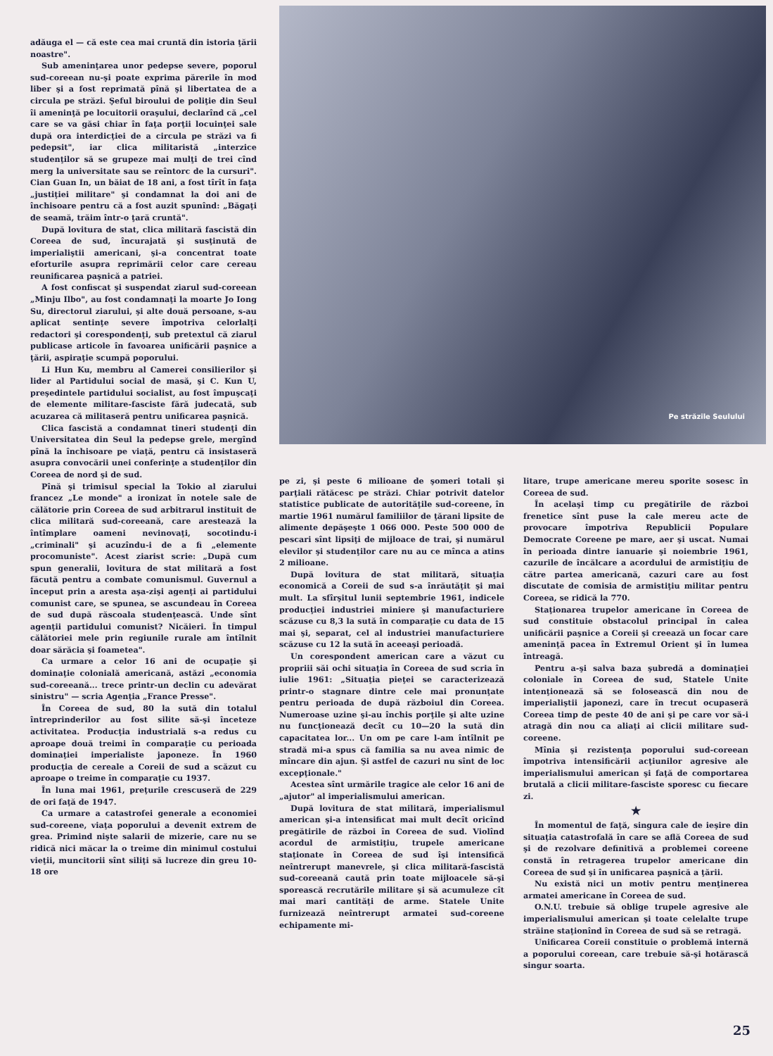adăuga el — că este cea mai cruntă din istoria ţării noastre".
Sub ameninţarea unor pedepse severe, poporul sud-coreean nu-şi poate exprima părerile în mod liber şi a fost reprimată pînă şi libertatea de a circula pe străzi. Şeful biroului de poliţie din Seul îi ameninţă pe locuitorii oraşului, declarînd că „cel care se va găsi chiar în faţa porţii locuinţei sale după ora interdicţiei de a circula pe străzi va fi pedepsit", iar clica militaristă „interzice studenţilor să se grupeze mai mulţi de trei cînd merg la universitate sau se reîntorc de la cursuri". Cian Guan In, un băiat de 18 ani, a fost tîrît în faţa „justiţiei militare" şi condamnat la doi ani de închisoare pentru că a fost auzit spunînd: „Băgaţi de seamă, trăim într-o ţară cruntă".
După lovitura de stat, clica militară fascistă din Coreea de sud, încurajată şi susţinută de imperialiştii americani, şi-a concentrat toate eforturile asupra reprimării celor care cereau reunificarea paşnică a patriei.
A fost confiscat şi suspendat ziarul sud-coreean „Minju Ilbo", au fost condamnaţi la moarte Jo Iong Su, directorul ziarului, şi alte două persoane, s-au aplicat sentinţe severe împotriva celorlalţi redactori şi corespondenţi, sub pretextul că ziarul publicase articole în favoarea unificării paşnice a ţării, aspiraţie scumpă poporului.
Li Hun Ku, membru al Camerei consilierilor şi lider al Partidului social de masă, şi C. Kun U, preşedintele partidului socialist, au fost împuşcaţi de elemente militare-fasciste fără judecată, sub acuzarea că militaseră pentru unificarea paşnică.
Clica fascistă a condamnat tineri studenţi din Universitatea din Seul la pedepse grele, mergînd pînă la închisoare pe viaţă, pentru că insistaseră asupra convocării unei conferinţe a studenţilor din Coreea de nord şi de sud.
Pînă şi trimisul special la Tokio al ziarului francez „Le monde" a ironizat în notele sale de călătorie prin Coreea de sud arbitrarul instituit de clica militară sud-coreeană, care arestează la întîmplare oameni nevinovaţi, socotindu-i „criminali" şi acuzîndu-i de a fi „elemente procomuniste". Acest ziarist scrie: „După cum spun generalii, lovitura de stat militară a fost făcută pentru a combate comunismul. Guvernul a început prin a aresta aşa-zişi agenţi ai partidului comunist care, se spunea, se ascundeau în Coreea de sud după răscoala studenţească. Unde sînt agenţii partidului comunist? Nicăieri. În timpul călătoriei mele prin regiunile rurale am întîlnit doar sărăcia şi foametea".
Ca urmare a celor 16 ani de ocupaţie şi dominaţie colonială americană, astăzi „economia sud-coreeană... trece printr-un declin cu adevărat sinistru" — scria Agenţia „France Presse".
În Coreea de sud, 80 la sută din totalul întreprinderilor au fost silite să-şi înceteze activitatea. Producţia industrială s-a redus cu aproape două treimi în comparaţie cu perioada dominaţiei imperialiste japoneze. În 1960 producţia de cereale a Coreii de sud a scăzut cu aproape o treime în comparaţie cu 1937.
În luna mai 1961, preţurile crescuseră de 229 de ori faţă de 1947.
Ca urmare a catastrofei generale a economiei sud-coreene, viaţa poporului a devenit extrem de grea. Primind nişte salarii de mizerie, care nu se ridică nici măcar la o treime din minimul costului vieţii, muncitorii sînt siliţi să lucreze din greu 10-18 ore
Pe străzile Seulului
pe zi, şi peste 6 milioane de şomeri totali şi parţiali rătăcesc pe străzi. Chiar potrivit datelor statistice publicate de autorităţile sud-coreene, în martie 1961 numărul familiilor de ţărani lipsite de alimente depăşeşte 1 066 000. Peste 500 000 de pescari sînt lipsiţi de mijloace de trai, şi numărul elevilor şi studenţilor care nu au ce mînca a atins 2 milioane.
După lovitura de stat militară, situaţia economică a Coreii de sud s-a înrăutăţit şi mai mult. La sfîrşitul lunii septembrie 1961, indicele producţiei industriei miniere şi manufacturiere scăzuse cu 8,3 la sută în comparaţie cu data de 15 mai şi, separat, cel al industriei manufacturiere scăzuse cu 12 la sută în aceeaşi perioadă.
Un corespondent american care a văzut cu propriii săi ochi situaţia în Coreea de sud scria în iulie 1961: „Situaţia pieţei se caracterizează printr-o stagnare dintre cele mai pronunţate pentru perioada de după războiul din Coreea. Numeroase uzine şi-au închis porţile şi alte uzine nu funcţionează decît cu 10—20 la sută din capacitatea lor... Un om pe care l-am întîlnit pe stradă mi-a spus că familia sa nu avea nimic de mîncare din ajun. Şi astfel de cazuri nu sînt de loc excepţionale."
Acestea sînt urmările tragice ale celor 16 ani de „ajutor" al imperialismului american.
După lovitura de stat militară, imperialismul american şi-a intensificat mai mult decît oricînd pregătirile de război în Coreea de sud. Violînd acordul de armistiţiu, trupele americane staţionate în Coreea de sud îşi intensifică neîntrerupt manevrele, şi clica militară-fascistă sud-coreeană caută prin toate mijloacele să-şi sporească recrutările militare şi să acumuleze cît mai mari cantităţi de arme. Statele Unite furnizează neîntrerupt armatei sud-coreene echipamente mi-
litare, trupe americane mereu sporite sosesc în Coreea de sud.
În acelaşi timp cu pregătirile de război frenetice sînt puse la cale mereu acte de provocare împotriva Republicii Populare Democrate Coreene pe mare, aer şi uscat. Numai în perioada dintre ianuarie şi noiembrie 1961, cazurile de încălcare a acordului de armistiţiu de către partea americană, cazuri care au fost discutate de comisia de armistiţiu militar pentru Coreea, se ridică la 770.
Staţionarea trupelor americane în Coreea de sud constituie obstacolul principal în calea unificării paşnice a Coreii şi creează un focar care ameninţă pacea în Extremul Orient şi în lumea întreagă.
Pentru a-şi salva baza şubredă a dominaţiei coloniale în Coreea de sud, Statele Unite intenţionează să se folosească din nou de imperialiştii japonezi, care în trecut ocupaseră Coreea timp de peste 40 de ani şi pe care vor să-i atragă din nou ca aliaţi ai clicii militare sud-coreene.
Mînia şi rezistenţa poporului sud-coreean împotriva intensificării acţiunilor agresive ale imperialismului american şi faţă de comportarea brutală a clicii militare-fasciste sporesc cu fiecare zi.
★
În momentul de faţă, singura cale de ieşire din situaţia catastrofală în care se află Coreea de sud şi de rezolvare definitivă a problemei coreene constă în retragerea trupelor americane din Coreea de sud şi în unificarea paşnică a ţării.
Nu există nici un motiv pentru menţinerea armatei americane în Coreea de sud.
O.N.U. trebuie să oblige trupele agresive ale imperialismului american şi toate celelalte trupe străine staţionînd în Coreea de sud să se retragă.
Unificarea Coreii constituie o problemă internă a poporului coreean, care trebuie să-şi hotărască singur soarta.
25